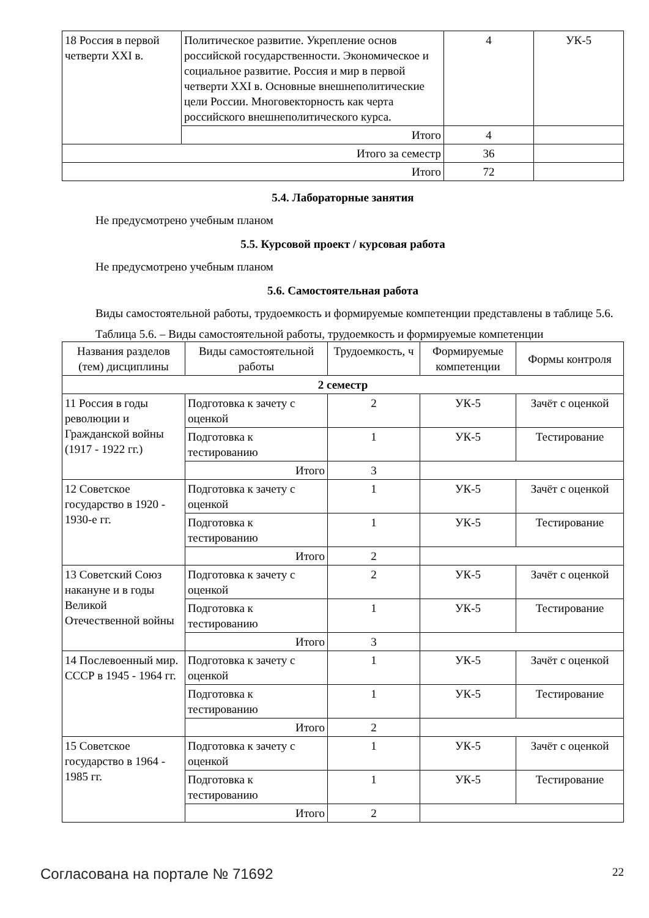| 18 Россия в первой четверти XXI в. | Политическое развитие. Укрепление основ российской государственности. Экономическое и социальное развитие. Россия и мир в первой четверти XXI в. Основные внешнеполитические цели России. Многовекторность как черта российского внешнеполитического курса. | 4 | УК-5 |
| | Итого | 4 | |
| Итого за семестр | | 36 | |
| Итого | | 72 | |
5.4. Лабораторные занятия
Не предусмотрено учебным планом
5.5. Курсовой проект / курсовая работа
Не предусмотрено учебным планом
5.6. Самостоятельная работа
Виды самостоятельной работы, трудоемкость и формируемые компетенции представлены в таблице 5.6.
Таблица 5.6. – Виды самостоятельной работы, трудоемкость и формируемые компетенции
| Названия разделов (тем) дисциплины | Виды самостоятельной работы | Трудоемкость, ч | Формируемые компетенции | Формы контроля |
| --- | --- | --- | --- | --- |
| 2 семестр | | | | |
| 11 Россия в годы революции и Гражданской войны (1917 - 1922 гг.) | Подготовка к зачету с оценкой | 2 | УК-5 | Зачёт с оценкой |
| | Подготовка к тестированию | 1 | УК-5 | Тестирование |
| | Итого | 3 | | |
| 12 Советское государство в 1920 - 1930-е гг. | Подготовка к зачету с оценкой | 1 | УК-5 | Зачёт с оценкой |
| | Подготовка к тестированию | 1 | УК-5 | Тестирование |
| | Итого | 2 | | |
| 13 Советский Союз накануне и в годы Великой Отечественной войны | Подготовка к зачету с оценкой | 2 | УК-5 | Зачёт с оценкой |
| | Подготовка к тестированию | 1 | УК-5 | Тестирование |
| | Итого | 3 | | |
| 14 Послевоенный мир. СССР в 1945 - 1964 гг. | Подготовка к зачету с оценкой | 1 | УК-5 | Зачёт с оценкой |
| | Подготовка к тестированию | 1 | УК-5 | Тестирование |
| | Итого | 2 | | |
| 15 Советское государство в 1964 - 1985 гг. | Подготовка к зачету с оценкой | 1 | УК-5 | Зачёт с оценкой |
| | Подготовка к тестированию | 1 | УК-5 | Тестирование |
| | Итого | 2 | | |
Согласована на портале № 71692 22